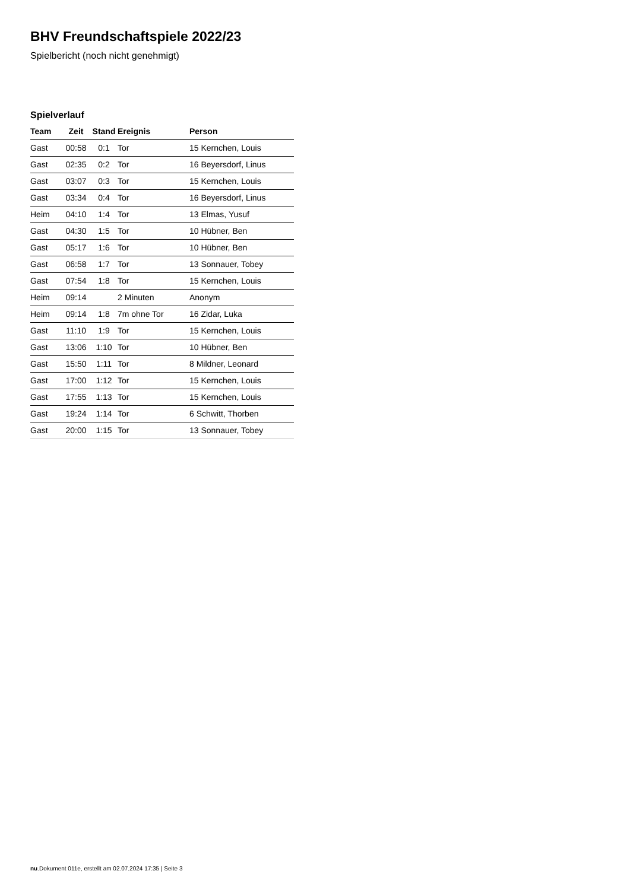BHV Freundschaftspiele 2022/23
Spielbericht (noch nicht genehmigt)
Spielverlauf
| Team | Zeit | Stand | Ereignis | Person |
| --- | --- | --- | --- | --- |
| Gast | 00:58 | 0:1 | Tor | 15 Kernchen, Louis |
| Gast | 02:35 | 0:2 | Tor | 16 Beyersdorf, Linus |
| Gast | 03:07 | 0:3 | Tor | 15 Kernchen, Louis |
| Gast | 03:34 | 0:4 | Tor | 16 Beyersdorf, Linus |
| Heim | 04:10 | 1:4 | Tor | 13 Elmas, Yusuf |
| Gast | 04:30 | 1:5 | Tor | 10 Hübner, Ben |
| Gast | 05:17 | 1:6 | Tor | 10 Hübner, Ben |
| Gast | 06:58 | 1:7 | Tor | 13 Sonnauer, Tobey |
| Gast | 07:54 | 1:8 | Tor | 15 Kernchen, Louis |
| Heim | 09:14 | | 2 Minuten | Anonym |
| Heim | 09:14 | 1:8 | 7m ohne Tor | 16 Zidar, Luka |
| Gast | 11:10 | 1:9 | Tor | 15 Kernchen, Louis |
| Gast | 13:06 | 1:10 | Tor | 10 Hübner, Ben |
| Gast | 15:50 | 1:11 | Tor | 8 Mildner, Leonard |
| Gast | 17:00 | 1:12 | Tor | 15 Kernchen, Louis |
| Gast | 17:55 | 1:13 | Tor | 15 Kernchen, Louis |
| Gast | 19:24 | 1:14 | Tor | 6 Schwitt, Thorben |
| Gast | 20:00 | 1:15 | Tor | 13 Sonnauer, Tobey |
nu.Dokument 011e, erstellt am 02.07.2024 17:35 | Seite 3